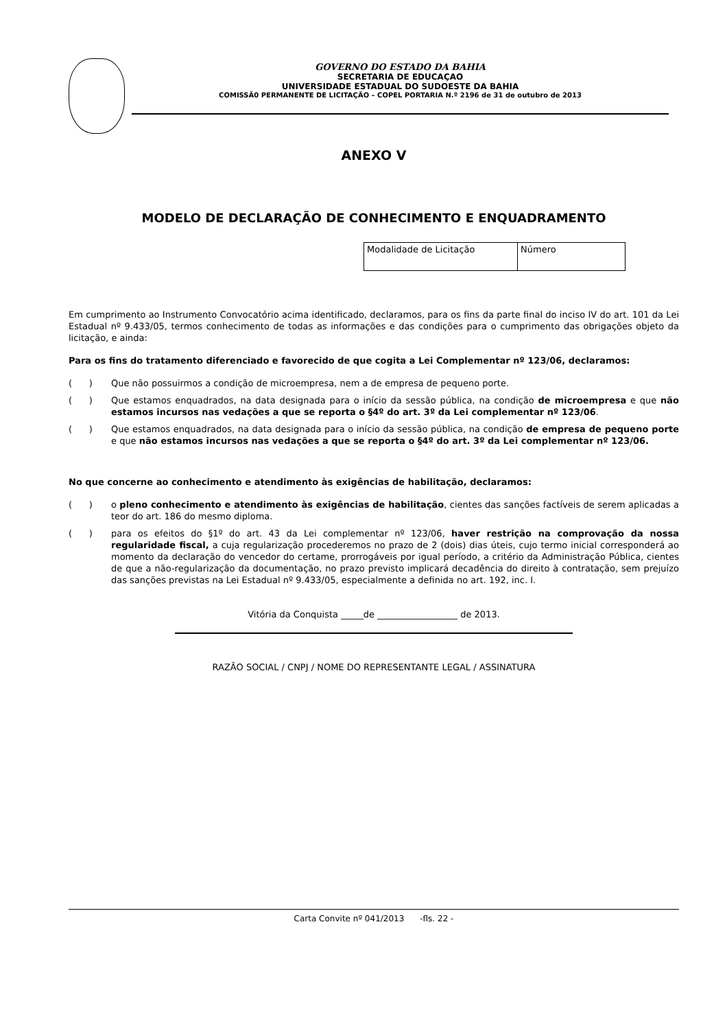GOVERNO DO ESTADO DA BAHIA
SECRETARIA DE EDUCAÇAO
UNIVERSIDADE ESTADUAL DO SUDOESTE DA BAHIA
COMISSÃ0 PERMANENTE DE LICITAÇÃO – COPEL PORTARIA N.º 2196 de 31 de outubro de 2013
ANEXO V
MODELO DE DECLARAÇÃO DE CONHECIMENTO E ENQUADRAMENTO
| Modalidade de Licitação | Número |
Em cumprimento ao Instrumento Convocatório acima identificado, declaramos, para os fins da parte final do inciso IV do art. 101 da Lei Estadual nº 9.433/05, termos conhecimento de todas as informações e das condições para o cumprimento das obrigações objeto da licitação, e ainda:
Para os fins do tratamento diferenciado e favorecido de que cogita a Lei Complementar nº 123/06, declaramos:
( ) Que não possuirmos a condição de microempresa, nem a de empresa de pequeno porte.
( ) Que estamos enquadrados, na data designada para o início da sessão pública, na condição de microempresa e que não estamos incursos nas vedações a que se reporta o §4º do art. 3º da Lei complementar nº 123/06.
( ) Que estamos enquadrados, na data designada para o início da sessão pública, na condição de empresa de pequeno porte e que não estamos incursos nas vedações a que se reporta o §4º do art. 3º da Lei complementar nº 123/06.
No que concerne ao conhecimento e atendimento às exigências de habilitação, declaramos:
( ) o pleno conhecimento e atendimento às exigências de habilitação, cientes das sanções factíveis de serem aplicadas a teor do art. 186 do mesmo diploma.
( ) para os efeitos do §1º do art. 43 da Lei complementar nº 123/06, haver restrição na comprovação da nossa regularidade fiscal, a cuja regularização procederemos no prazo de 2 (dois) dias úteis, cujo termo inicial corresponderá ao momento da declaração do vencedor do certame, prorrogáveis por igual período, a critério da Administração Pública, cientes de que a não-regularização da documentação, no prazo previsto implicará decadência do direito à contratação, sem prejuízo das sanções previstas na Lei Estadual nº 9.433/05, especialmente a definida no art. 192, inc. I.
Vitória da Conquista _____de __________________ de 2013.
RAZÃO SOCIAL / CNPJ / NOME DO REPRESENTANTE LEGAL / ASSINATURA
Carta Convite nº 041/2013 -fls. 22 -